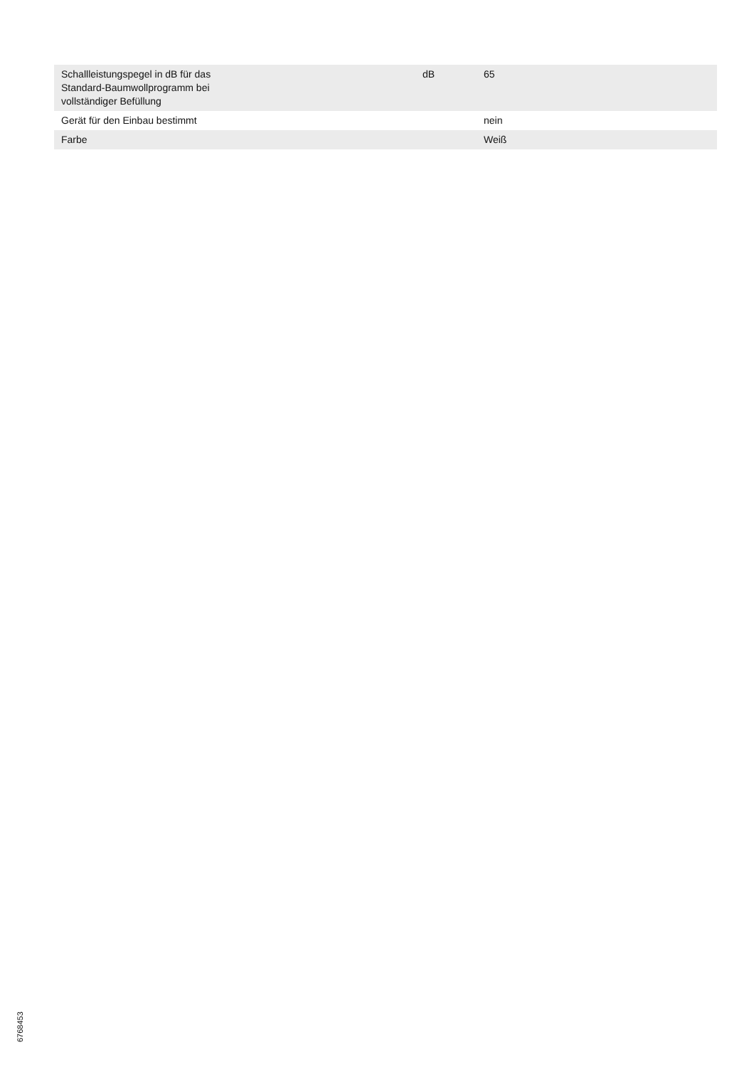| Schallleistungspegel in dB für das Standard-Baumwollprogramm bei vollständiger Befüllung | dB | 65 |
| Gerät für den Einbau bestimmt | | nein |
| Farbe | | Weiß |
6768453